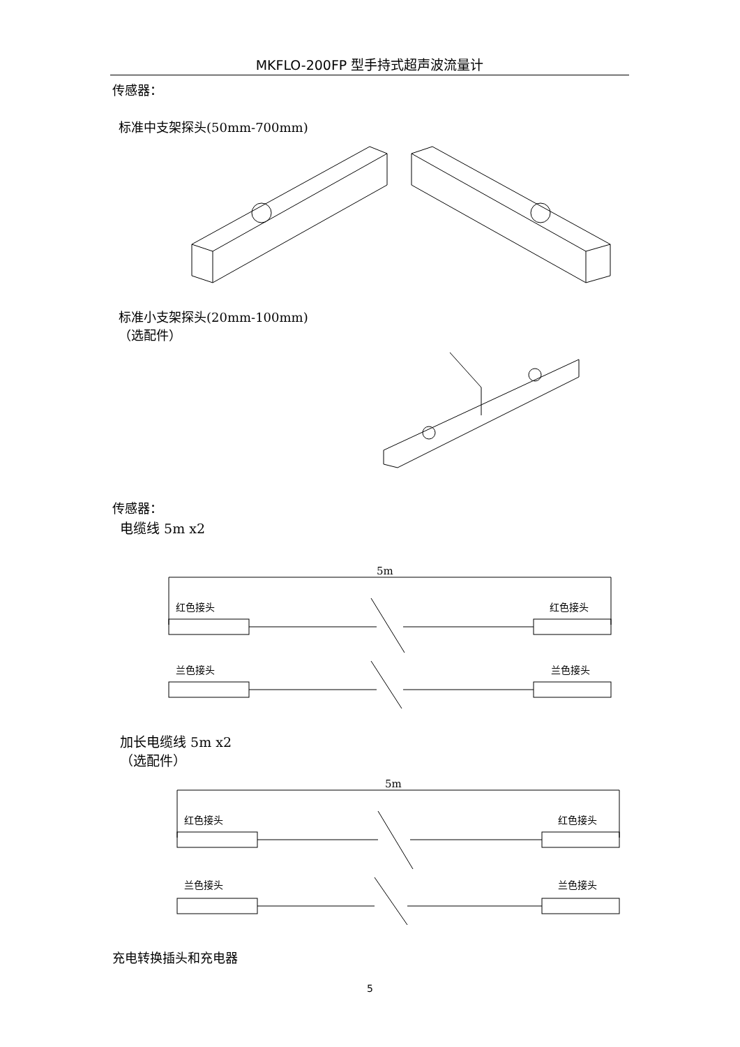MKFLO-200FP 型手持式超声波流量计
传感器：
标准中支架探头(50mm-700mm)
标准小支架探头(20mm-100mm)
（选配件）
传感器：
电缆线 5m x2
5m
红色接头
红色接头
兰色接头
兰色接头
加长电缆线 5m x2
（选配件）
5m
红色接头
红色接头
兰色接头
兰色接头
充电转换插头和充电器
5